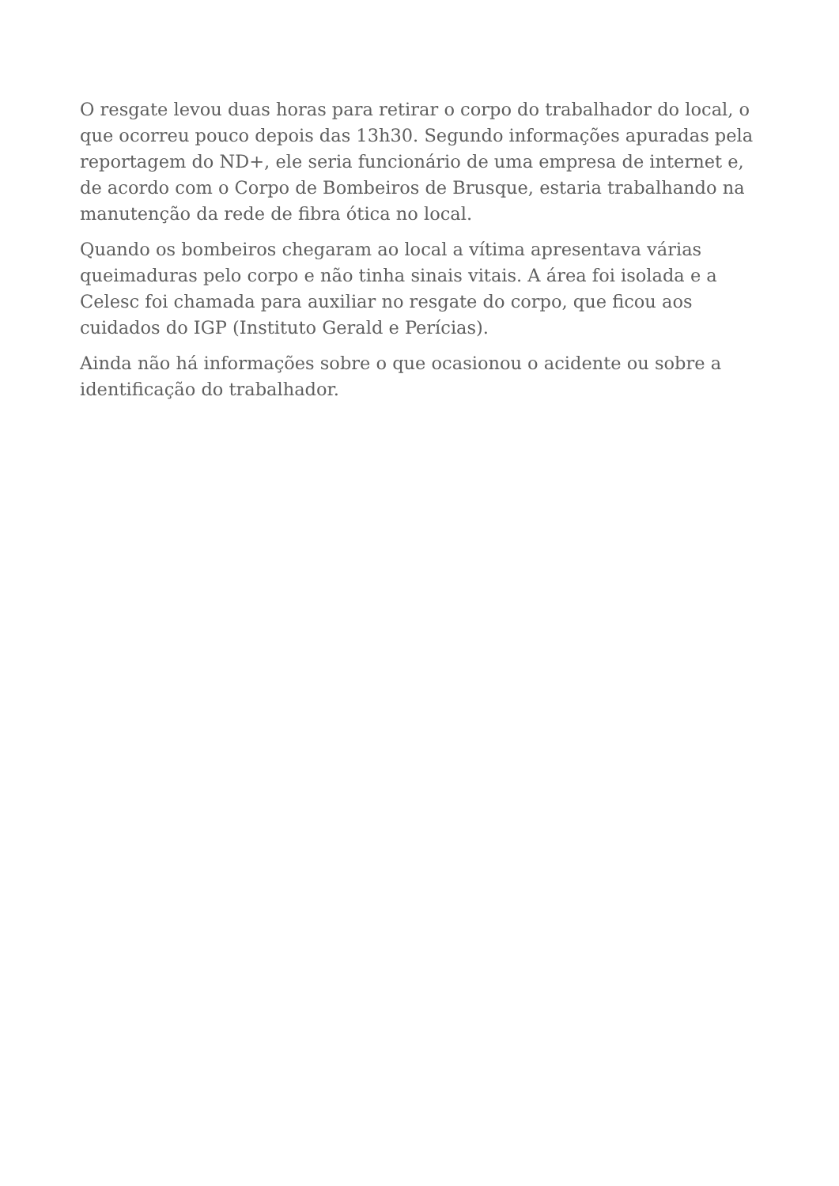O resgate levou duas horas para retirar o corpo do trabalhador do local, o que ocorreu pouco depois das 13h30. Segundo informações apuradas pela reportagem do ND+, ele seria funcionário de uma empresa de internet e, de acordo com o Corpo de Bombeiros de Brusque, estaria trabalhando na manutenção da rede de fibra ótica no local.
Quando os bombeiros chegaram ao local a vítima apresentava várias queimaduras pelo corpo e não tinha sinais vitais. A área foi isolada e a Celesc foi chamada para auxiliar no resgate do corpo, que ficou aos cuidados do IGP (Instituto Gerald e Perícias).
Ainda não há informações sobre o que ocasionou o acidente ou sobre a identificação do trabalhador.